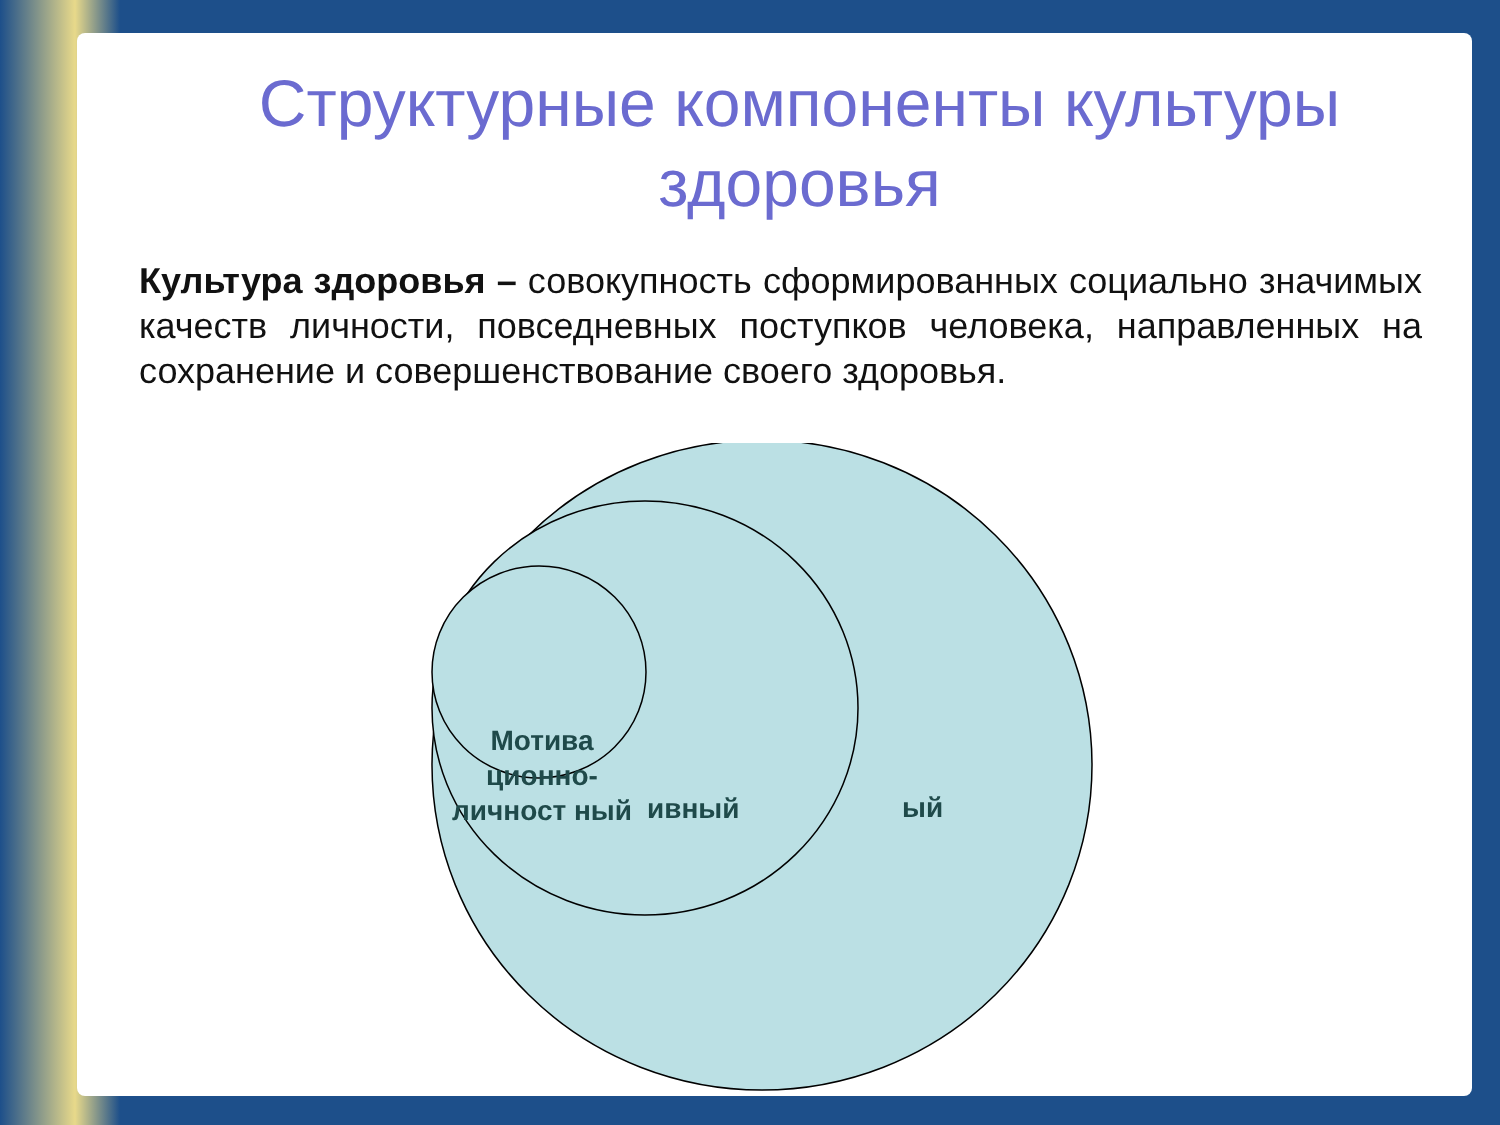Структурные компоненты культуры здоровья
Культура здоровья – совокупность сформированных социально значимых качеств личности, повседневных поступков человека, направленных на сохранение и совершенствование своего здоровья.
ый
ивный
Мотива ционно-личност ный